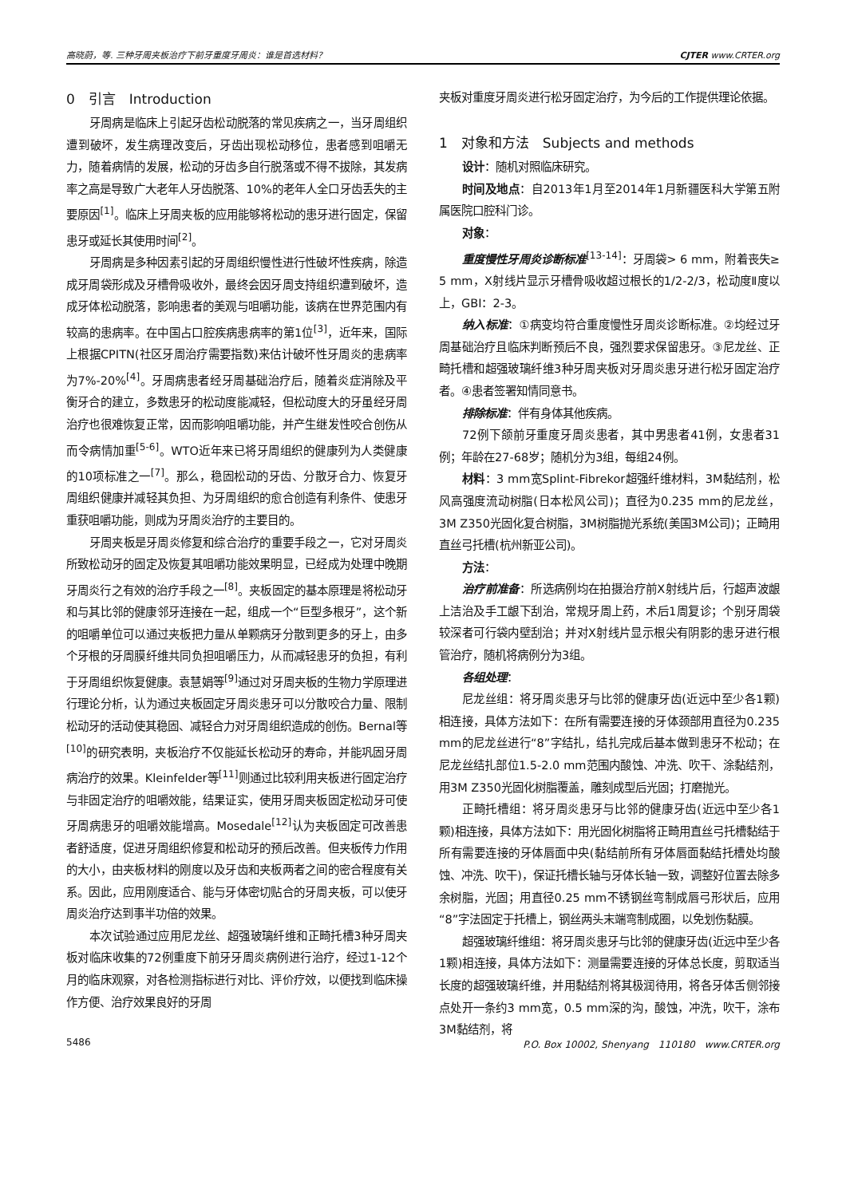高晓蔚，等. 三种牙周夹板治疗下前牙重度牙周炎：谁是首选材料？ CJTER www.CRTER.org
0　引言　Introduction
牙周病是临床上引起牙齿松动脱落的常见疾病之一，当牙周组织遭到破坏，发生病理改变后，牙齿出现松动移位，患者感到咀嚼无力，随着病情的发展，松动的牙齿多自行脱落或不得不拔除，其发病率之高是导致广大老年人牙齿脱落、10%的老年人全口牙齿丢失的主要原因<sup>[1]</sup>。临床上牙周夹板的应用能够将松动的患牙进行固定，保留患牙或延长其使用时间<sup>[2]</sup>。
牙周病是多种因素引起的牙周组织慢性进行性破坏性疾病，除造成牙周袋形成及牙槽骨吸收外，最终会因牙周支持组织遭到破坏，造成牙体松动脱落，影响患者的美观与咀嚼功能，该病在世界范围内有较高的患病率。在中国占口腔疾病患病率的第1位<sup>[3]</sup>，近年来，国际上根据CPITN(社区牙周治疗需要指数)来估计破坏性牙周炎的患病率为7%-20%<sup>[4]</sup>。牙周病患者经牙周基础治疗后，随着炎症消除及平衡牙合的建立，多数患牙的松动度能减轻，但松动度大的牙虽经牙周治疗也很难恢复正常，因而影响咀嚼功能，并产生继发性咬合创伤从而令病情加重<sup>[5-6]</sup>。WTO近年来已将牙周组织的健康列为人类健康的10项标准之一<sup>[7]</sup>。那么，稳固松动的牙齿、分散牙合力、恢复牙周组织健康并减轻其负担、为牙周组织的愈合创造有利条件、使患牙重获咀嚼功能，则成为牙周炎治疗的主要目的。
牙周夹板是牙周炎修复和综合治疗的重要手段之一，它对牙周炎所致松动牙的固定及恢复其咀嚼功能效果明显，已经成为处理中晚期牙周炎行之有效的治疗手段之一<sup>[8]</sup>。夹板固定的基本原理是将松动牙和与其比邻的健康邻牙连接在一起，组成一个“巨型多根牙”，这个新的咀嚼单位可以通过夹板把力量从单颗病牙分散到更多的牙上，由多个牙根的牙周膜纤维共同负担咀嚼压力，从而减轻患牙的负担，有利于牙周组织恢复健康。袁慧娟等<sup>[9]</sup>通过对牙周夹板的生物力学原理进行理论分析，认为通过夹板固定牙周炎患牙可以分散咬合力量、限制松动牙的活动使其稳固、减轻合力对牙周组织造成的创伤。Bernal等<sup>[10]</sup>的研究表明，夹板治疗不仅能延长松动牙的寿命，并能巩固牙周病治疗的效果。Kleinfelder等<sup>[11]</sup>则通过比较利用夹板进行固定治疗与非固定治疗的咀嚼效能，结果证实，使用牙周夹板固定松动牙可使牙周病患牙的咀嚼效能增高。Mosedale<sup>[12]</sup>认为夹板固定可改善患者舒适度，促进牙周组织修复和松动牙的预后改善。但夹板传力作用的大小，由夹板材料的刚度以及牙齿和夹板两者之间的密合程度有关系。因此，应用刚度适合、能与牙体密切贴合的牙周夹板，可以使牙周炎治疗达到事半功倍的效果。
本次试验通过应用尼龙丝、超强玻璃纤维和正畸托槽3种牙周夹板对临床收集的72例重度下前牙牙周炎病例进行治疗，经过1-12个月的临床观察，对各检测指标进行对比、评价疗效，以便找到临床操作方便、治疗效果良好的牙周
夹板对重度牙周炎进行松牙固定治疗，为今后的工作提供理论依据。
1　对象和方法　Subjects and methods
设计：随机对照临床研究。
时间及地点：自2013年1月至2014年1月新疆医科大学第五附属医院口腔科门诊。
对象：
重度慢性牙周炎诊断标准<sup>[13-14]</sup>：牙周袋> 6 mm，附着丧失≥ 5 mm，X射线片显示牙槽骨吸收超过根长的1/2-2/3，松动度Ⅱ度以上，GBI：2-3。
纳入标准：①病变均符合重度慢性牙周炎诊断标准。②均经过牙周基础治疗且临床判断预后不良，强烈要求保留患牙。③尼龙丝、正畸托槽和超强玻璃纤维3种牙周夹板对牙周炎患牙进行松牙固定治疗者。④患者签署知情同意书。
排除标准：伴有身体其他疾病。
72例下颌前牙重度牙周炎患者，其中男患者41例，女患者31例；年龄在27-68岁；随机分为3组，每组24例。
材料：3 mm宽Splint-Fibrekor超强纤维材料，3M黏结剂，松风高强度流动树脂(日本松风公司)；直径为0.235 mm的尼龙丝，3M Z350光固化复合树脂，3M树脂抛光系统(美国3M公司)；正畸用直丝弓托槽(杭州新亚公司)。
方法：
治疗前准备：所选病例均在拍摄治疗前X射线片后，行超声波龈上洁治及手工龈下刮治，常规牙周上药，术后1周复诊；个别牙周袋较深者可行袋内壁刮治；并对X射线片显示根尖有阴影的患牙进行根管治疗，随机将病例分为3组。
各组处理：
尼龙丝组：将牙周炎患牙与比邻的健康牙齿(近远中至少各1颗)相连接，具体方法如下：在所有需要连接的牙体颈部用直径为0.235 mm的尼龙丝进行“8”字结扎，结扎完成后基本做到患牙不松动；在尼龙丝结扎部位1.5-2.0 mm范围内酸蚀、冲洗、吹干、涂黏结剂，用3M Z350光固化树脂覆盖，雕刻成型后光固；打磨抛光。
正畸托槽组：将牙周炎患牙与比邻的健康牙齿(近远中至少各1颗)相连接，具体方法如下：用光固化树脂将正畸用直丝弓托槽黏结于所有需要连接的牙体唇面中央(黏结前所有牙体唇面黏结托槽处均酸蚀、冲洗、吹干)，保证托槽长轴与牙体长轴一致，调整好位置去除多余树脂，光固；用直径0.25 mm不锈钢丝弯制成唇弓形状后，应用“8”字法固定于托槽上，钢丝两头末端弯制成圈，以免划伤黏膜。
超强玻璃纤维组：将牙周炎患牙与比邻的健康牙齿(近远中至少各1颗)相连接，具体方法如下：测量需要连接的牙体总长度，剪取适当长度的超强玻璃纤维，并用黏结剂将其极润待用，将各牙体舌侧邻接点处开一条约3 mm宽，0.5 mm深的沟，酸蚀，冲洗，吹干，涂布3M黏结剂，将
5486 P.O. Box 10002, Shenyang　110180　www.CRTER.org